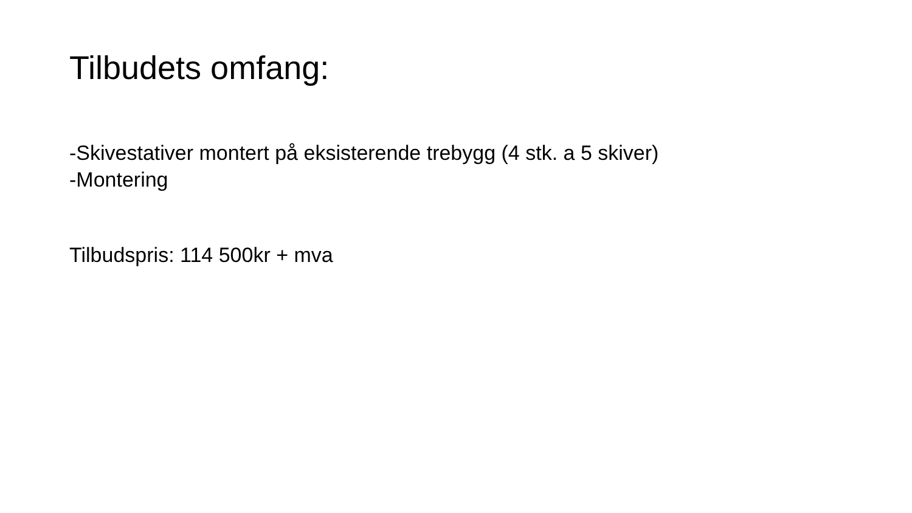Tilbudets omfang:
-Skivestativer montert på eksisterende trebygg (4 stk. a 5 skiver)
-Montering
Tilbudspris: 114 500kr + mva